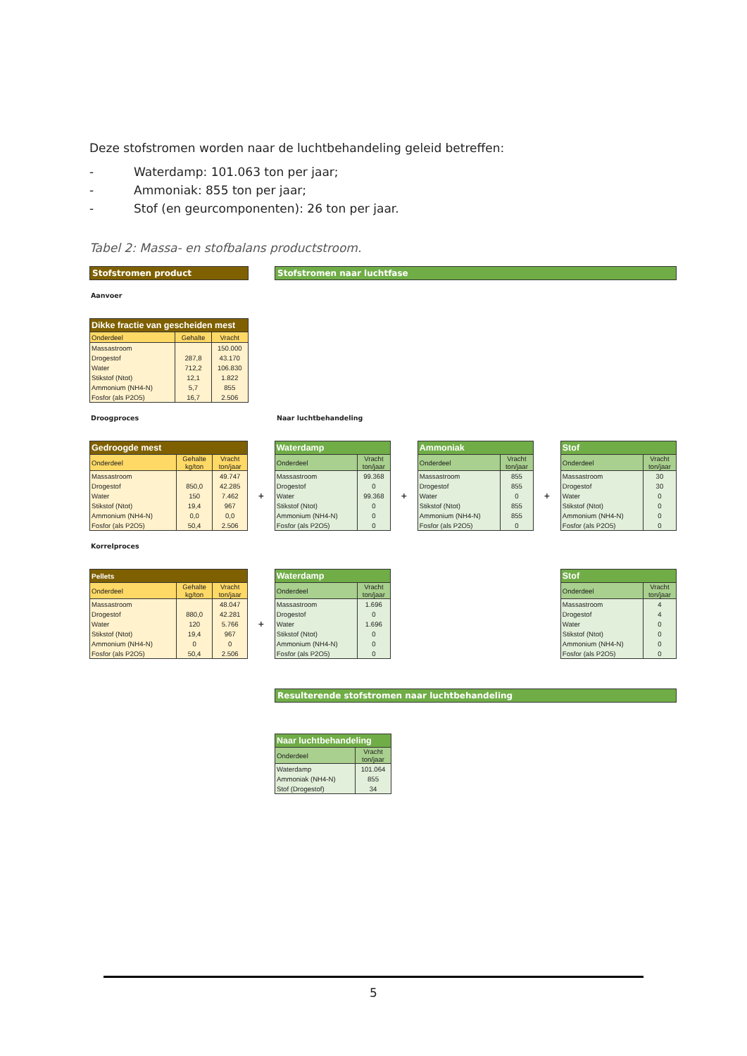Deze stofstromen worden naar de luchtbehandeling geleid betreffen:
- Waterdamp: 101.063 ton per jaar;
- Ammoniak: 855 ton per jaar;
- Stof (en geurcomponenten): 26 ton per jaar.
Tabel 2: Massa- en stofbalans productstroom.
Stofstromen product Stofstromen naar luchtfase
Aanvoer
| Dikke fractie van gescheiden mest | | |
| --- | --- | --- |
| Onderdeel | Gehalte | Vracht |
| Massastroom | | 150.000 |
| Drogestof | 287,8 | 43.170 |
| Water | 712,2 | 106.830 |
| Stikstof (Ntot) | 12,1 | 1.822 |
| Ammonium (NH4-N) | 5,7 | 855 |
| Fosfor (als P2O5) | 16,7 | 2.506 |
Droogproces Naar luchtbehandeling
| Gedroogde mest | | |
| --- | --- | --- |
| Onderdeel | Gehalte kg/ton | Vracht ton/jaar |
| Massastroom | | 49.747 |
| Drogestof | 850,0 | 42.285 |
| Water | 150 | 7.462 |
| Stikstof (Ntot) | 19,4 | 967 |
| Ammonium (NH4-N) | 0,0 | 0,0 |
| Fosfor (als P2O5) | 50,4 | 2.506 |
+
| Waterdamp | |
| --- | --- |
| Onderdeel | Vracht ton/jaar |
| Massastroom | 99.368 |
| Drogestof | 0 |
| Water | 99.368 |
| Stikstof (Ntot) | 0 |
| Ammonium (NH4-N) | 0 |
| Fosfor (als P2O5) | 0 |
+
| Ammoniak | |
| --- | --- |
| Onderdeel | Vracht ton/jaar |
| Massastroom | 855 |
| Drogestof | 855 |
| Water | 0 |
| Stikstof (Ntot) | 855 |
| Ammonium (NH4-N) | 855 |
| Fosfor (als P2O5) | 0 |
+
| Stof | |
| --- | --- |
| Onderdeel | Vracht ton/jaar |
| Massastroom | 30 |
| Drogestof | 30 |
| Water | 0 |
| Stikstof (Ntot) | 0 |
| Ammonium (NH4-N) | 0 |
| Fosfor (als P2O5) | 0 |
Korrelproces
| Pellets | | |
| --- | --- | --- |
| Onderdeel | Gehalte kg/ton | Vracht ton/jaar |
| Massastroom | | 48.047 |
| Drogestof | 880,0 | 42.281 |
| Water | 120 | 5.766 |
| Stikstof (Ntot) | 19,4 | 967 |
| Ammonium (NH4-N) | 0 | 0 |
| Fosfor (als P2O5) | 50,4 | 2.506 |
+
| Waterdamp | |
| --- | --- |
| Onderdeel | Vracht ton/jaar |
| Massastroom | 1.696 |
| Drogestof | 0 |
| Water | 1.696 |
| Stikstof (Ntot) | 0 |
| Ammonium (NH4-N) | 0 |
| Fosfor (als P2O5) | 0 |
| Stof | |
| --- | --- |
| Onderdeel | Vracht ton/jaar |
| Massastroom | 4 |
| Drogestof | 4 |
| Water | 0 |
| Stikstof (Ntot) | 0 |
| Ammonium (NH4-N) | 0 |
| Fosfor (als P2O5) | 0 |
Resulterende stofstromen naar luchtbehandeling
| Naar luchtbehandeling | |
| --- | --- |
| Onderdeel | Vracht ton/jaar |
| Waterdamp | 101.064 |
| Ammoniak (NH4-N) | 855 |
| Stof (Drogestof) | 34 |
5